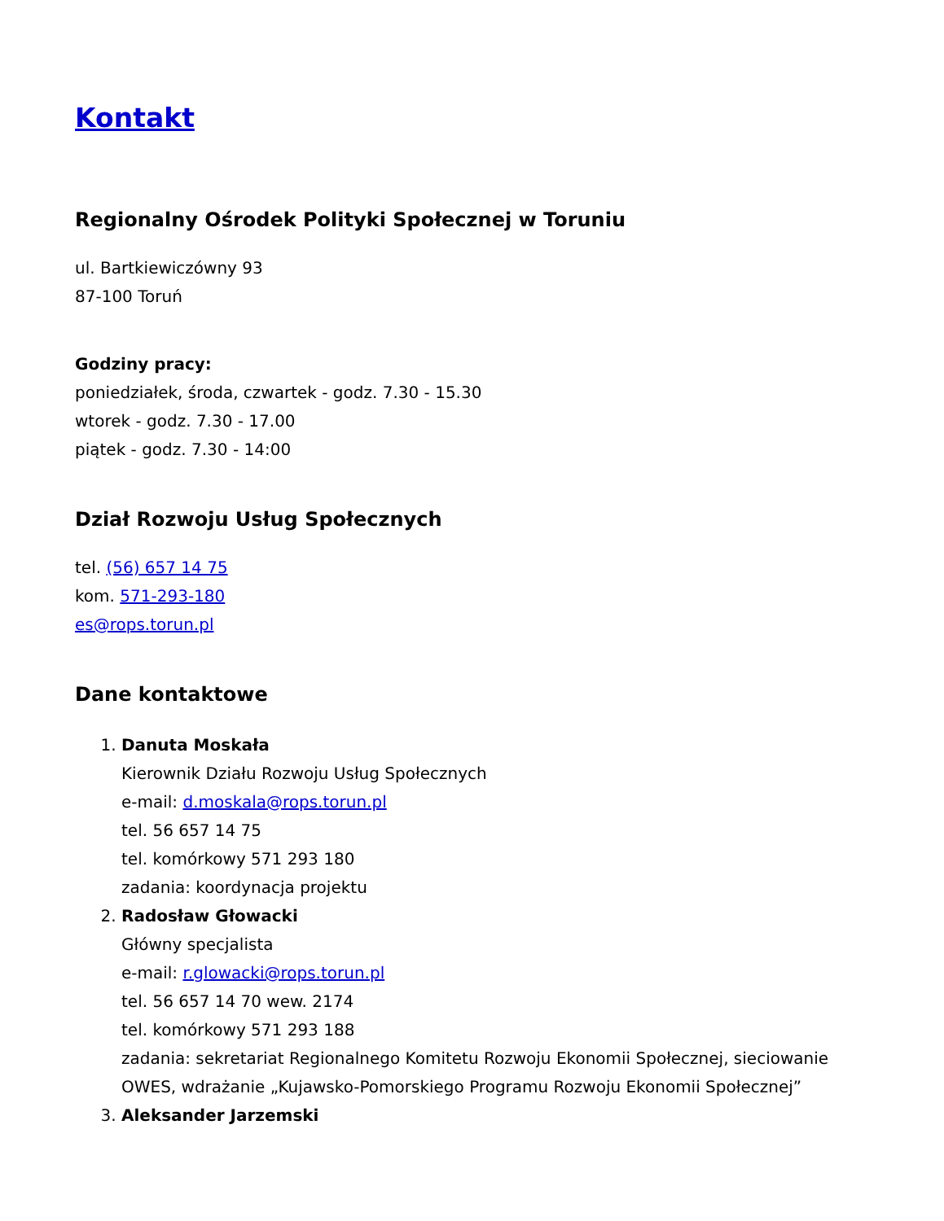Kontakt
Regionalny Ośrodek Polityki Społecznej w Toruniu
ul. Bartkiewiczówny 93
87-100 Toruń
Godziny pracy:
poniedziałek, środa, czwartek - godz. 7.30 - 15.30
wtorek - godz. 7.30 - 17.00
piątek - godz. 7.30 - 14:00
Dział Rozwoju Usług Społecznych
tel. (56) 657 14 75
kom. 571-293-180
es@rops.torun.pl
Dane kontaktowe
1. Danuta Moskała
Kierownik Działu Rozwoju Usług Społecznych
e-mail: d.moskala@rops.torun.pl
tel. 56 657 14 75
tel. komórkowy 571 293 180
zadania: koordynacja projektu
2. Radosław Głowacki
Główny specjalista
e-mail: r.glowacki@rops.torun.pl
tel. 56 657 14 70 wew. 2174
tel. komórkowy 571 293 188
zadania: sekretariat Regionalnego Komitetu Rozwoju Ekonomii Społecznej, sieciowanie OWES, wdrażanie „Kujawsko-Pomorskiego Programu Rozwoju Ekonomii Społecznej”
3. Aleksander Jarzemski